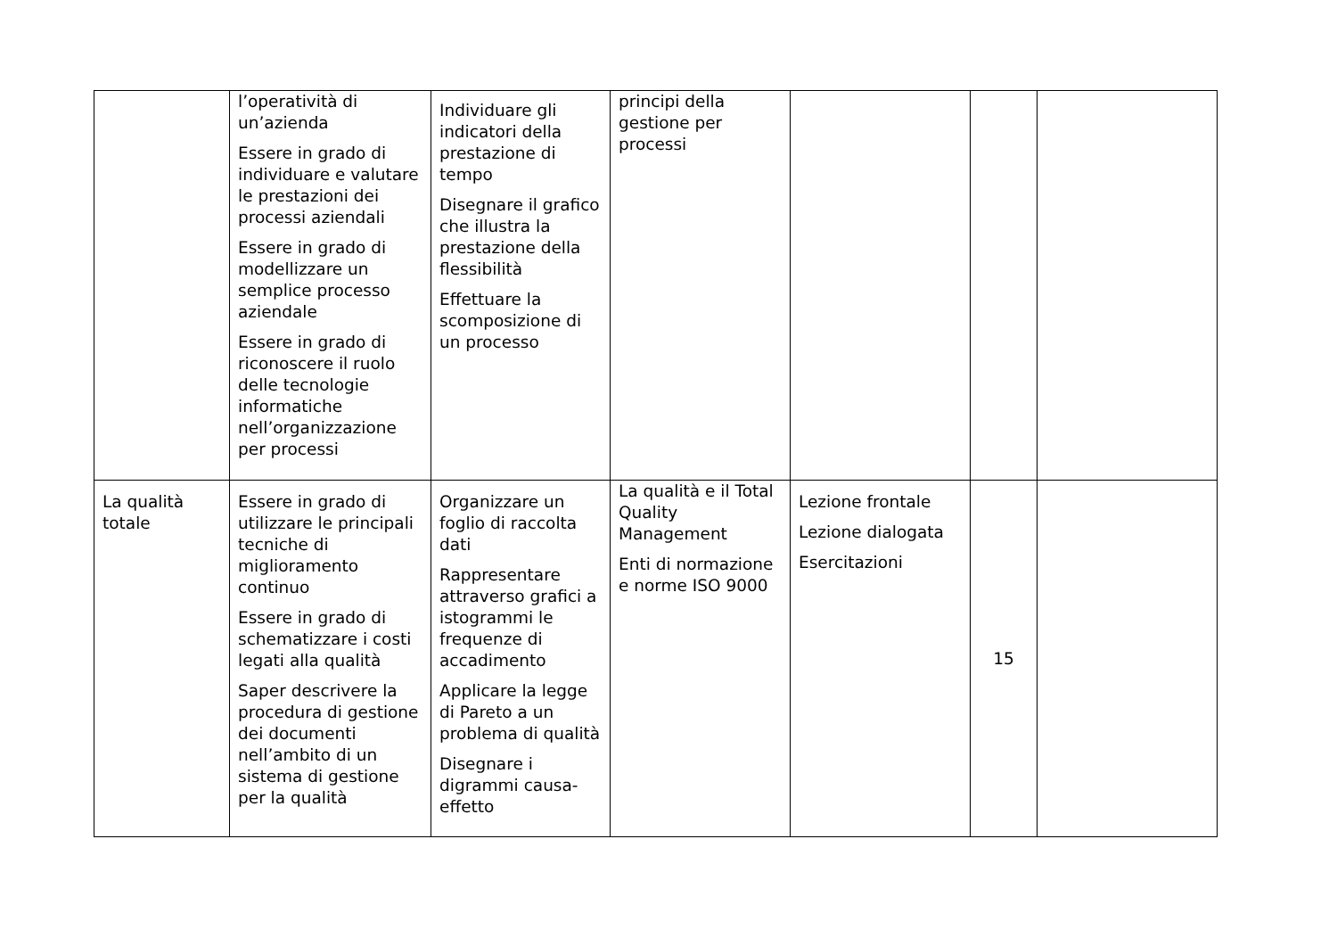| | l’operatività di un’azienda Essere in grado di individuare e valutare le prestazioni dei processi aziendali Essere in grado di modellizzare un semplice processo aziendale Essere in grado di riconoscere il ruolo delle tecnologie informatiche nell’organizzazione per processi | Individuare gli indicatori della prestazione di tempo Disegnare il grafico che illustra la prestazione della flessibilità Effettuare la scomposizione di un processo | principi della gestione per processi | | | |
| La qualità totale | Essere in grado di utilizzare le principali tecniche di miglioramento continuo Essere in grado di schematizzare i costi legati alla qualità Saper descrivere la procedura di gestione dei documenti nell’ambito di un sistema di gestione per la qualità | Organizzare un foglio di raccolta dati Rappresentare attraverso grafici a istogrammi le frequenze di accadimento Applicare la legge di Pareto a un problema di qualità Disegnare i digrammi causa-effetto | La qualità e il Total Quality Management Enti di normazione e norme ISO 9000 | Lezione frontale Lezione dialogata Esercitazioni | 15 | |